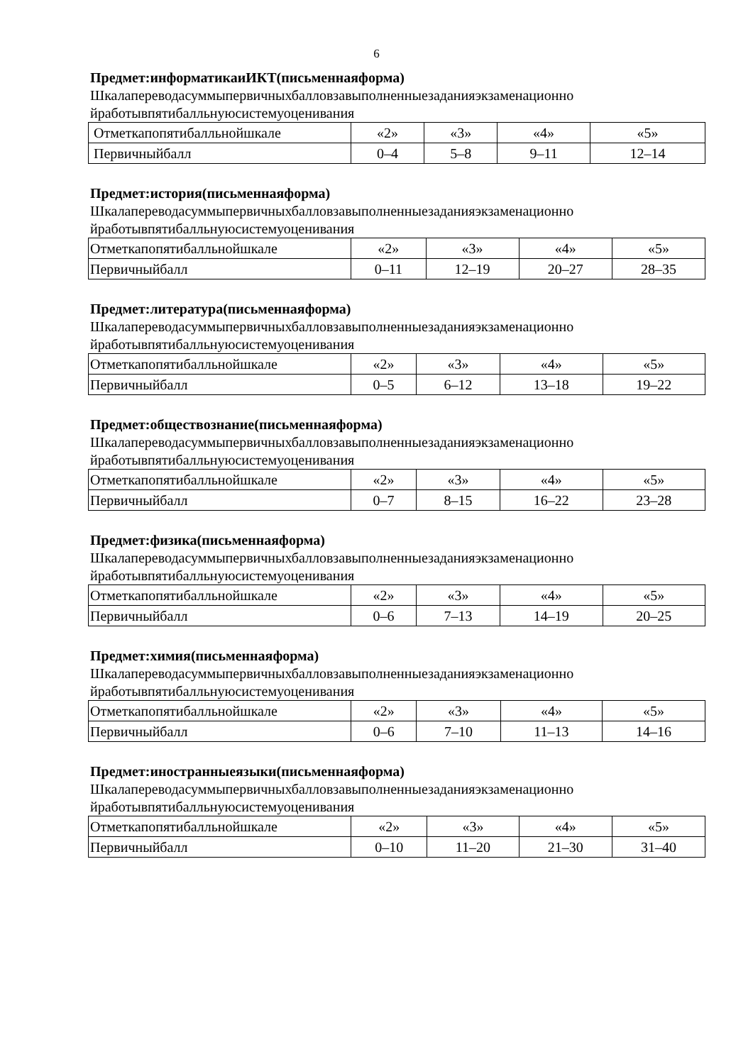6
Предмет:информатикаиИКТ(письменнаяформа)
Шкалапереводасуммыпервичныхбалловзавыполненныезаданияэкзаменационно йработывпятибалльнуюсистемуоценивания
| Отметкапопятибалльнойшкале | «2» | «3» | «4» | «5» |
| Первичныйбалл | 0–4 | 5–8 | 9–11 | 12–14 |
Предмет:история(письменнаяформа)
Шкалапереводасуммыпервичныхбалловзавыполненныезаданияэкзаменационно йработывпятибалльнуюсистемуоценивания
| Отметкапопятибалльнойшкале | «2» | «3» | «4» | «5» |
| Первичныйбалл | 0–11 | 12–19 | 20–27 | 28–35 |
Предмет:литература(письменнаяформа)
Шкалапереводасуммыпервичныхбалловзавыполненныезаданияэкзаменационно йработывпятибалльнуюсистемуоценивания
| Отметкапопятибалльнойшкале | «2» | «3» | «4» | «5» |
| Первичныйбалл | 0–5 | 6–12 | 13–18 | 19–22 |
Предмет:обществознание(письменнаяформа)
Шкалапереводасуммыпервичныхбалловзавыполненныезаданияэкзаменационно йработывпятибалльнуюсистемуоценивания
| Отметкапопятибалльнойшкале | «2» | «3» | «4» | «5» |
| Первичныйбалл | 0–7 | 8–15 | 16–22 | 23–28 |
Предмет:физика(письменнаяформа)
Шкалапереводасуммыпервичныхбалловзавыполненныезаданияэкзаменационно йработывпятибалльнуюсистемуоценивания
| Отметкапопятибалльнойшкале | «2» | «3» | «4» | «5» |
| Первичныйбалл | 0–6 | 7–13 | 14–19 | 20–25 |
Предмет:химия(письменнаяформа)
Шкалапереводасуммыпервичныхбалловзавыполненныезаданияэкзаменационно йработывпятибалльнуюсистемуоценивания
| Отметкапопятибалльнойшкале | «2» | «3» | «4» | «5» |
| Первичныйбалл | 0–6 | 7–10 | 11–13 | 14–16 |
Предмет:иностранныеязыки(письменнаяформа)
Шкалапереводасуммыпервичныхбалловзавыполненныезаданияэкзаменационно йработывпятибалльнуюсистемуоценивания
| Отметкапопятибалльнойшкале | «2» | «3» | «4» | «5» |
| Первичныйбалл | 0–10 | 11–20 | 21–30 | 31–40 |